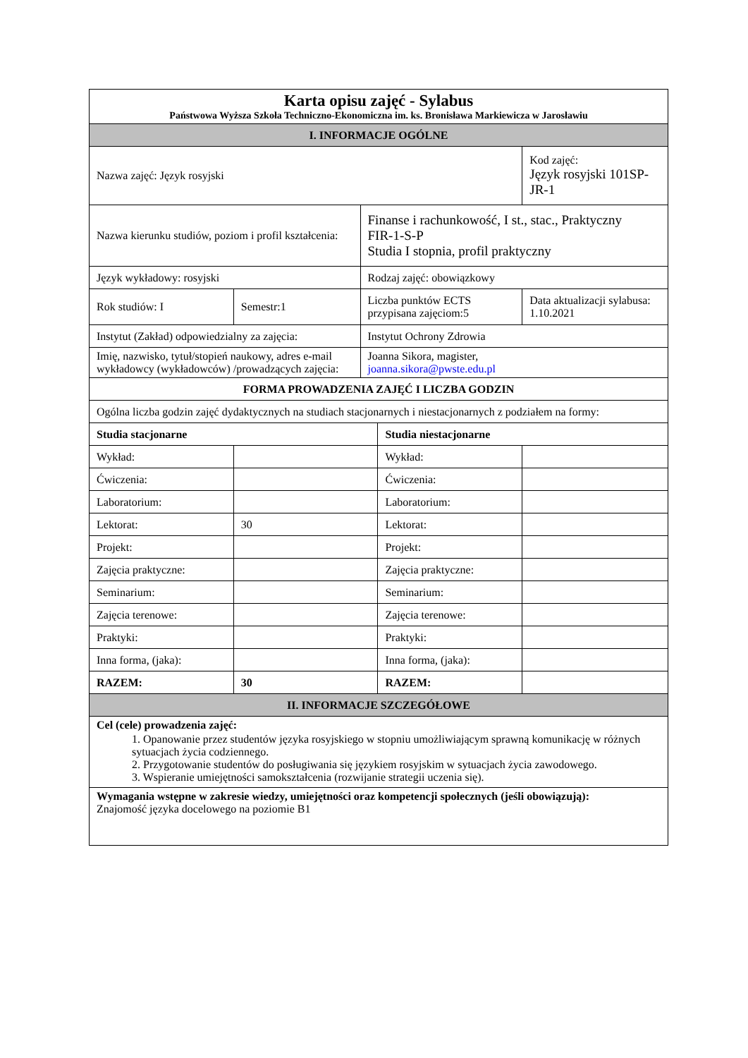| Karta opisu zajęć - Sylabus Państwowa Wyższa Szkoła Techniczno-Ekonomiczna im. ks. Bronisława Markiewicza w Jarosławiu | | | | |
| I. INFORMACJE OGÓLNE | | | | |
| Nazwa zajęć: Język rosyjski | | | | Kod zajęć: Język rosyjski 101SP-JR-1 |
| Nazwa kierunku studiów, poziom i profil kształcenia: | | Finanse i rachunkowość, I st., stac., Praktyczny FIR-1-S-P Studia I stopnia, profil praktyczny | | |
| Język wykładowy: rosyjski | | Rodzaj zajęć: obowiązkowy | | |
| Rok studiów: I | Semestr:1 | Liczba punktów ECTS przypisana zajęciom:5 | | Data aktualizacji sylabusa: 1.10.2021 |
| Instytut (Zakład) odpowiedzialny za zajęcia: | | Instytut Ochrony Zdrowia | | |
| Imię, nazwisko, tytuł/stopień naukowy, adres e-mail wykładowcy (wykładowców) /prowadzących zajęcia: | | Joanna Sikora, magister, joanna.sikora@pwste.edu.pl | | |
| FORMA PROWADZENIA ZAJĘĆ I LICZBA GODZIN | | | | |
| Ogólna liczba godzin zajęć dydaktycznych na studiach stacjonarnych i niestacjonarnych z podziałem na formy: | | | | |
| Studia stacjonarne | | | Studia niestacjonarne | |
| Wykład: | | | Wykład: | |
| Ćwiczenia: | | | Ćwiczenia: | |
| Laboratorium: | | | Laboratorium: | |
| Lektorat: | 30 | | Lektorat: | |
| Projekt: | | | Projekt: | |
| Zajęcia praktyczne: | | | Zajęcia praktyczne: | |
| Seminarium: | | | Seminarium: | |
| Zajęcia terenowe: | | | Zajęcia terenowe: | |
| Praktyki: | | | Praktyki: | |
| Inna forma, (jaka): | | | Inna forma, (jaka): | |
| RAZEM: | 30 | | RAZEM: | |
| II. INFORMACJE SZCZEGÓŁOWE | | | | |
| Cel (cele) prowadzenia zajęć: 1. Opanowanie przez studentów języka rosyjskiego w stopniu umożliwiającym sprawną komunikację w różnych sytuacjach życia codziennego. 2. Przygotowanie studentów do posługiwania się językiem rosyjskim w sytuacjach życia zawodowego. 3. Wspieranie umiejętności samokształcenia (rozwijanie strategii uczenia się). | | | | |
| Wymagania wstępne w zakresie wiedzy, umiejętności oraz kompetencji społecznych (jeśli obowiązują): Znajomość języka docelowego na poziomie B1 | | | | |